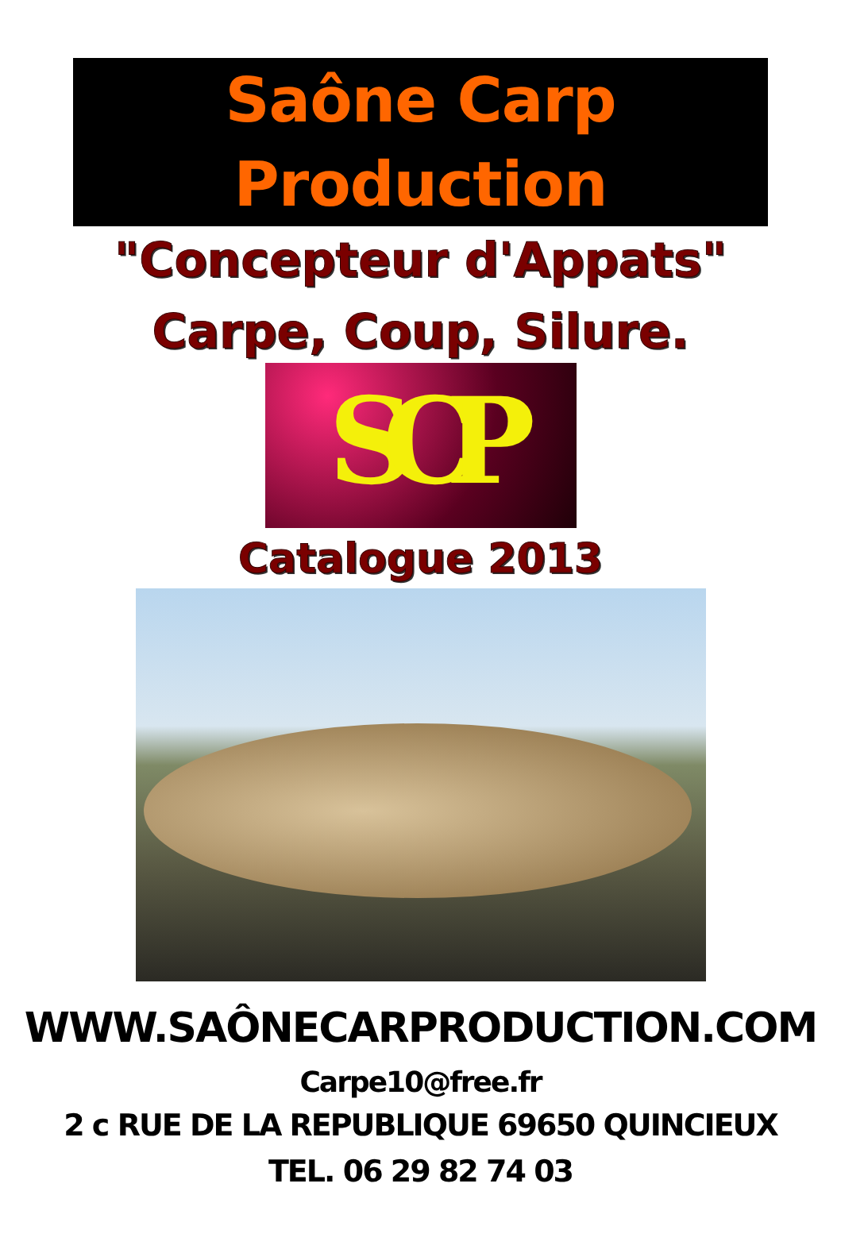Saône Carp Production
"Concepteur d'Appats"
Carpe, Coup, Silure.
SCP
Catalogue 2013
WWW.SAÔNECARPRODUCTION.COM
Carpe10@free.fr
2 c RUE DE LA REPUBLIQUE 69650 QUINCIEUX
TEL. 06 29 82 74 03